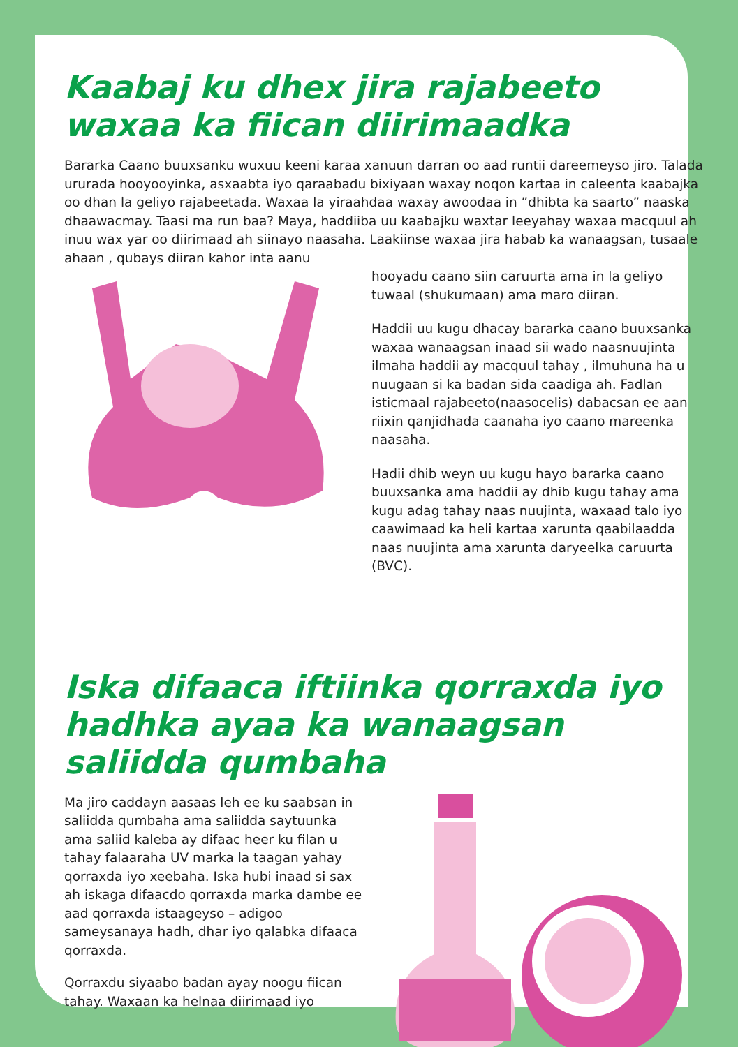Kaabaj ku dhex jira rajabeeto waxaa ka fiican diirimaadka
Bararka Caano buuxsanku wuxuu keeni karaa xanuun darran oo aad runtii dareemeyso jiro. Talada ururada hooyooyinka, asxaabta iyo qaraabadu bixiyaan waxay noqon kartaa in caleenta kaabajka oo dhan la geliyo rajabeetada. Waxaa la yiraahdaa waxay awoodaa in ”dhibta ka saarto” naaska dhaawacmay. Taasi ma run baa? Maya, haddiiba uu kaabajku waxtar leeyahay waxaa macquul ah inuu wax yar oo diirimaad ah siinayo naasaha. Laakiinse waxaa jira habab ka wanaagsan, tusaale ahaan , qubays diiran kahor inta aanu
hooyadu caano siin caruurta ama in la geliyo tuwaal (shukumaan) ama maro diiran.
Haddii uu kugu dhacay bararka caano buuxsanka waxaa wanaagsan inaad sii wado naasnuujinta ilmaha haddii ay macquul tahay , ilmuhuna ha u nuugaan si ka badan sida caadiga ah. Fadlan isticmaal rajabeeto(naasocelis) dabacsan ee aan riixin qanjidhada caanaha iyo caano mareenka naasaha.
Hadii dhib weyn uu kugu hayo bararka caano buuxsanka ama haddii ay dhib kugu tahay ama kugu adag tahay naas nuujinta, waxaad talo iyo caawimaad ka heli kartaa xarunta qaabilaadda naas nuujinta ama xarunta daryeelka caruurta (BVC).
Iska difaaca iftiinka qorraxda iyo hadhka ayaa ka wanaagsan saliidda qumbaha
Ma jiro caddayn aasaas leh ee ku saabsan in saliidda qumbaha ama saliidda saytuunka ama saliid kaleba ay difaac heer ku filan u tahay falaaraha UV marka la taagan yahay qorraxda iyo xeebaha. Iska hubi inaad si sax ah iskaga difaacdo qorraxda marka dambe ee aad qorraxda istaageyso – adigoo sameysanaya hadh, dhar iyo qalabka difaaca qorraxda.
Qorraxdu siyaabo badan ayay noogu fiican tahay. Waxaan ka helnaa diirimaad iyo